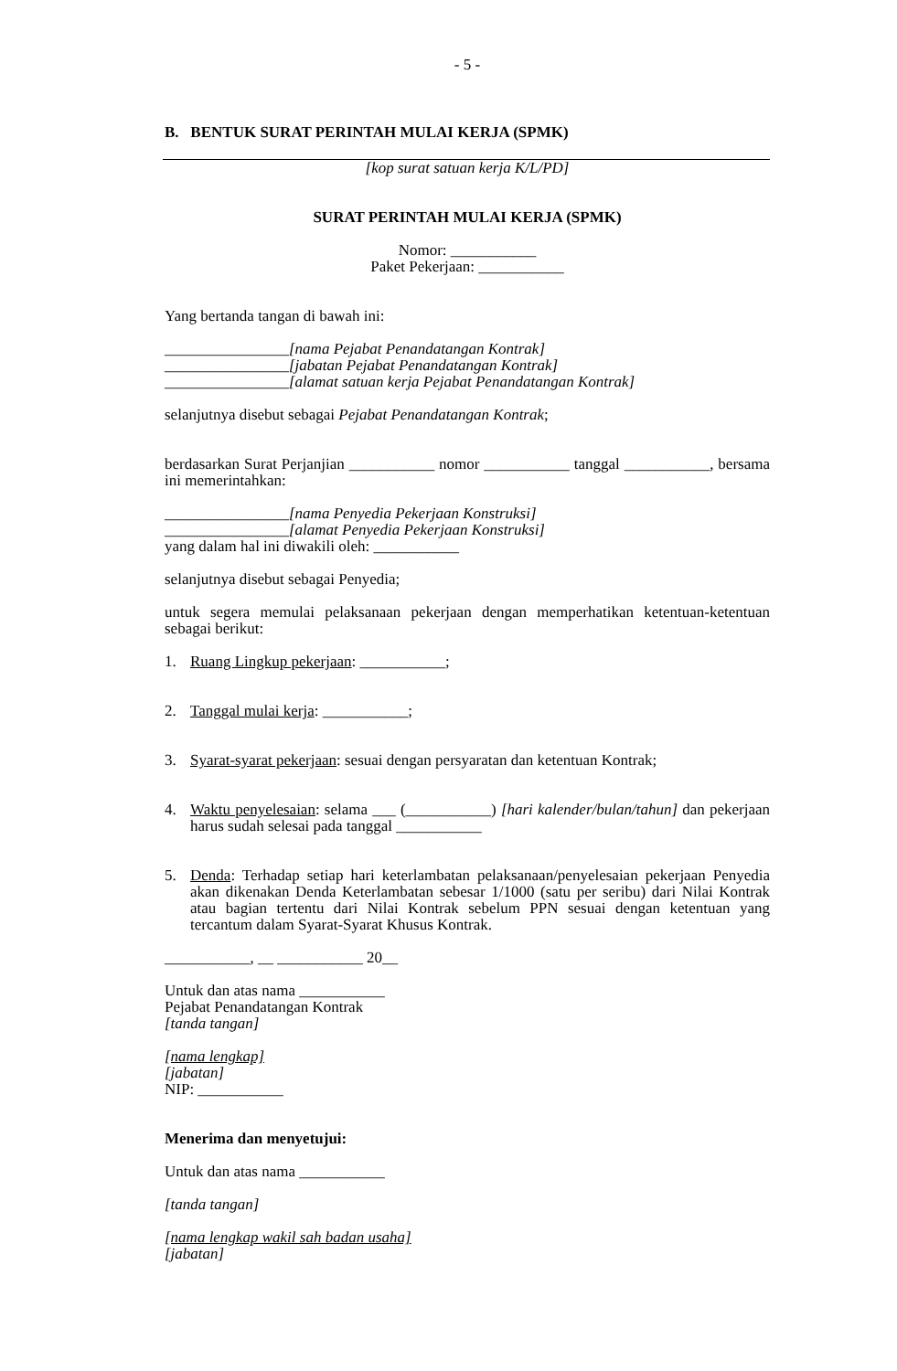- 5 -
B. BENTUK SURAT PERINTAH MULAI KERJA (SPMK)
[kop surat satuan kerja K/L/PD]
SURAT PERINTAH MULAI KERJA (SPMK)
Nomor: ___________
Paket Pekerjaan: ___________
Yang bertanda tangan di bawah ini:
________________[nama Pejabat Penandatangan Kontrak]
________________[jabatan Pejabat Penandatangan Kontrak]
________________[alamat satuan kerja Pejabat Penandatangan Kontrak]
selanjutnya disebut sebagai Pejabat Penandatangan Kontrak;
berdasarkan Surat Perjanjian ___________ nomor ___________ tanggal ___________, bersama ini memerintahkan:
________________[nama Penyedia Pekerjaan Konstruksi]
________________[alamat Penyedia Pekerjaan Konstruksi]
yang dalam hal ini diwakili oleh: ___________
selanjutnya disebut sebagai Penyedia;
untuk segera memulai pelaksanaan pekerjaan dengan memperhatikan ketentuan-ketentuan sebagai berikut:
1. Ruang Lingkup pekerjaan: ___________;
2. Tanggal mulai kerja: ___________;
3. Syarat-syarat pekerjaan: sesuai dengan persyaratan dan ketentuan Kontrak;
4. Waktu penyelesaian: selama ___ (___________) [hari kalender/bulan/tahun] dan pekerjaan harus sudah selesai pada tanggal ___________
5. Denda: Terhadap setiap hari keterlambatan pelaksanaan/penyelesaian pekerjaan Penyedia akan dikenakan Denda Keterlambatan sebesar 1/1000 (satu per seribu) dari Nilai Kontrak atau bagian tertentu dari Nilai Kontrak sebelum PPN sesuai dengan ketentuan yang tercantum dalam Syarat-Syarat Khusus Kontrak.
___________, __ ___________ 20__
Untuk dan atas nama ___________
Pejabat Penandatangan Kontrak
[tanda tangan]
[nama lengkap]
[jabatan]
NIP: ___________
Menerima dan menyetujui:
Untuk dan atas nama ___________
[tanda tangan]
[nama lengkap wakil sah badan usaha]
[jabatan]